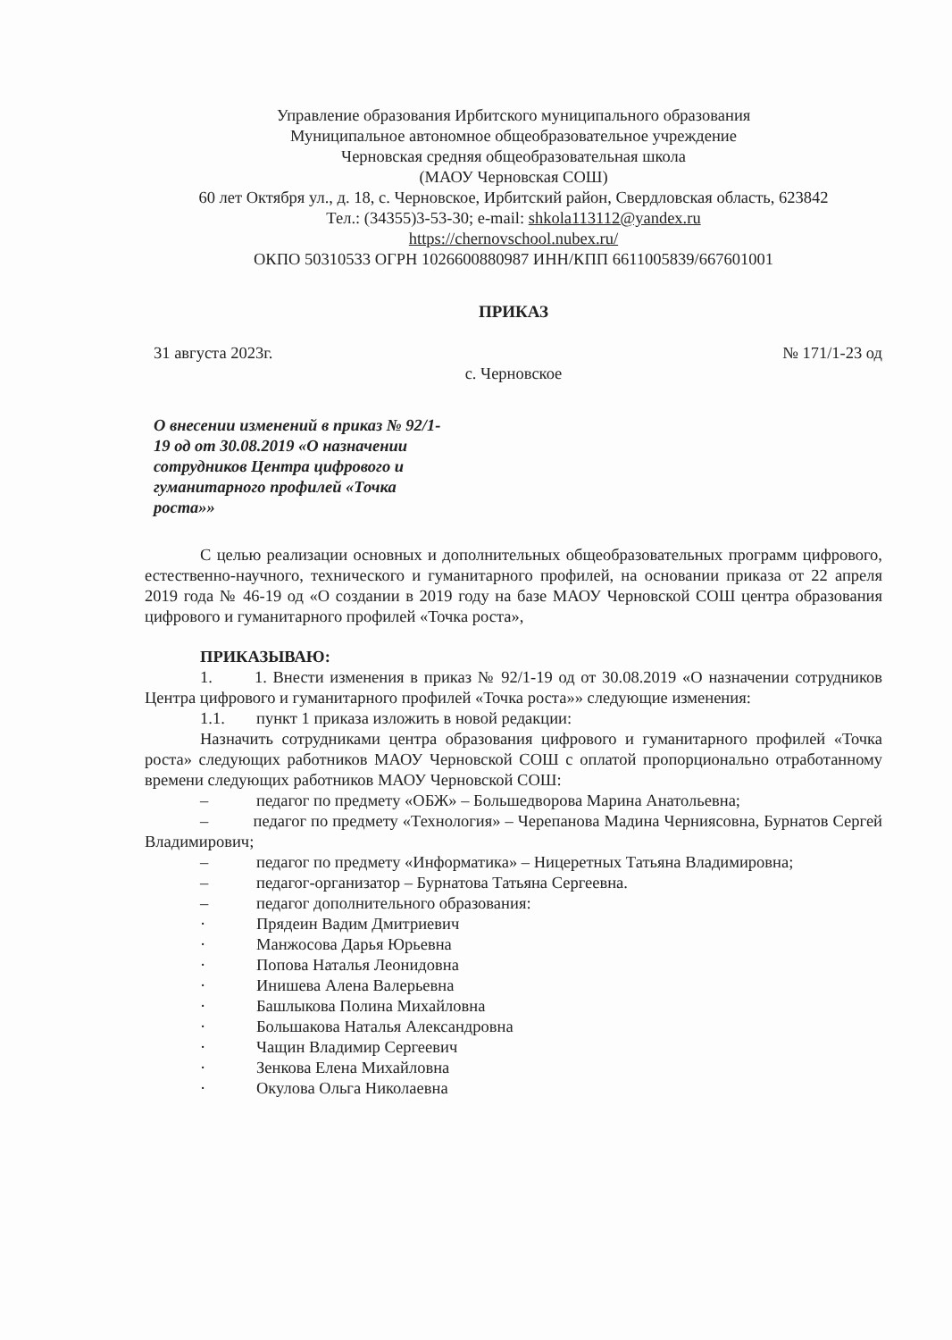Управление образования Ирбитского муниципального образования
Муниципальное автономное общеобразовательное учреждение
Черновская средняя общеобразовательная школа
(МАОУ Черновская СОШ)
60 лет Октября ул., д. 18, с. Черновское, Ирбитский район, Свердловская область, 623842
Тел.: (34355)3-53-30; e-mail: shkola113112@yandex.ru
https://chernovschool.nubex.ru/
ОКПО 50310533 ОГРН 1026600880987 ИНН/КПП 6611005839/667601001
ПРИКАЗ
31 августа 2023г. № 171/1-23 од
с. Черновское
О внесении изменений в приказ № 92/1-19 од от 30.08.2019 «О назначении сотрудников Центра цифрового и гуманитарного профилей «Точка роста»»
С целью реализации основных и дополнительных общеобразовательных программ цифрового, естественно-научного, технического и гуманитарного профилей, на основании приказа от 22 апреля 2019 года № 46-19 од «О создании в 2019 году на базе МАОУ Черновской СОШ центра образования цифрового и гуманитарного профилей «Точка роста»,
ПРИКАЗЫВАЮ:
1. 1. Внести изменения в приказ № 92/1-19 од от 30.08.2019 «О назначении сотрудников Центра цифрового и гуманитарного профилей «Точка роста»» следующие изменения:
1.1. пункт 1 приказа изложить в новой редакции:
Назначить сотрудниками центра образования цифрового и гуманитарного профилей «Точка роста» следующих работников МАОУ Черновской СОШ с оплатой пропорционально отработанному времени следующих работников МАОУ Черновской СОШ:
– педагог по предмету «ОБЖ» – Большедворова Марина Анатольевна;
– педагог по предмету «Технология» – Черепанова Мадина Черниясовна, Бурнатов Сергей Владимирович;
– педагог по предмету «Информатика» – Ницеретных Татьяна Владимировна;
– педагог-организатор – Бурнатова Татьяна Сергеевна.
– педагог дополнительного образования:
· Прядеин Вадим Дмитриевич
· Манжосова Дарья Юрьевна
· Попова Наталья Леонидовна
· Инишева Алена Валерьевна
· Башлыкова Полина Михайловна
· Большакова Наталья Александровна
· Чащин Владимир Сергеевич
· Зенкова Елена Михайловна
· Окулова Ольга Николаевна